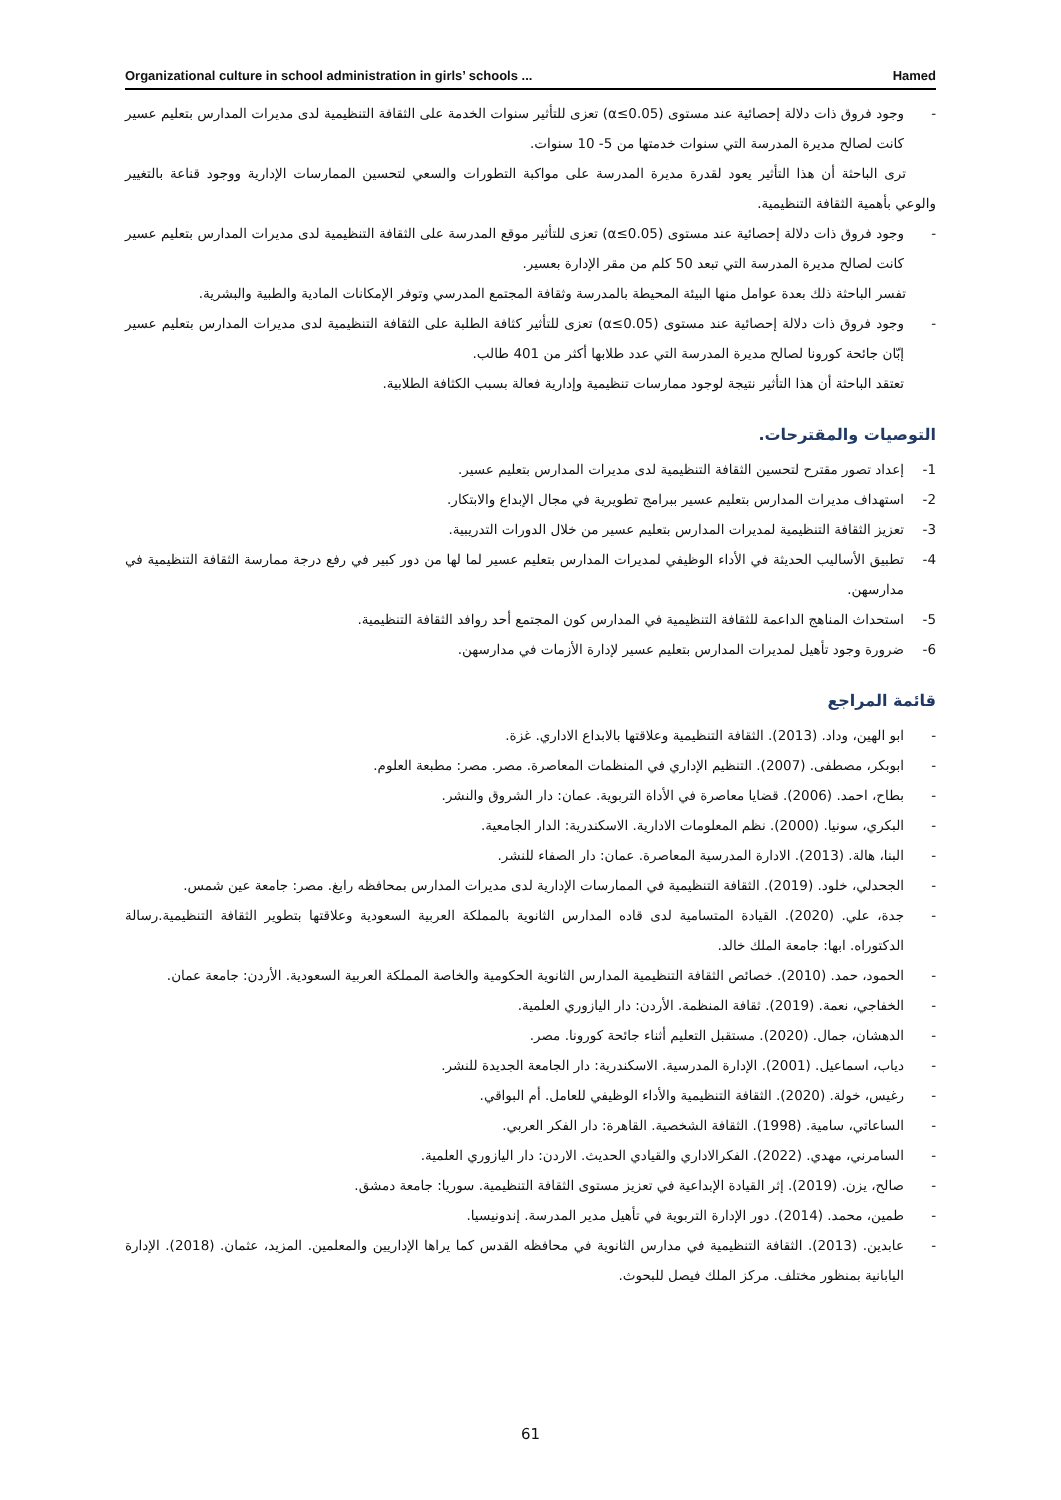Organizational culture in school administration in girls’ schools ... Hamed
- وجود فروق ذات دلالة إحصائية عند مستوى (α≤0.05) تعزى للتأثير سنوات الخدمة على الثقافة التنظيمية لدى مديرات المدارس بتعليم عسير كانت لصالح مديرة المدرسة التي سنوات خدمتها من 5- 10 سنوات.
ترى الباحثة أن هذا التأثير يعود لقدرة مديرة المدرسة على مواكبة التطورات والسعي لتحسين الممارسات الإدارية ووجود قناعة بالتغيير والوعي بأهمية الثقافة التنظيمية.
- وجود فروق ذات دلالة إحصائية عند مستوى (α≤0.05) تعزى للتأثير موقع المدرسة على الثقافة التنظيمية لدى مديرات المدارس بتعليم عسير كانت لصالح مديرة المدرسة التي تبعد 50 كلم من مقر الإدارة بعسير.
تفسر الباحثة ذلك بعدة عوامل منها البيئة المحيطة بالمدرسة وثقافة المجتمع المدرسي وتوفر الإمكانات المادية والطبية والبشرية.
- وجود فروق ذات دلالة إحصائية عند مستوى (α≤0.05) تعزى للتأثير كثافة الطلبة على الثقافة التنظيمية لدى مديرات المدارس بتعليم عسير إبّان جائحة كورونا لصالح مديرة المدرسة التي عدد طلابها أكثر من 401 طالب.
تعتقد الباحثة أن هذا التأثير نتيجة لوجود ممارسات تنظيمية وإدارية فعالة بسبب الكثافة الطلابية.
التوصيات والمقترحات.
1- إعداد تصور مقترح لتحسين الثقافة التنظيمية لدى مديرات المدارس بتعليم عسير.
2- استهداف مديرات المدارس بتعليم عسير ببرامج تطويرية في مجال الإبداع والابتكار.
3- تعزيز الثقافة التنظيمية لمديرات المدارس بتعليم عسير من خلال الدورات التدريبية.
4- تطبيق الأساليب الحديثة في الأداء الوظيفي لمديرات المدارس بتعليم عسير لما لها من دور كبير في رفع درجة ممارسة الثقافة التنظيمية في مدارسهن.
5- استحداث المناهج الداعمة للثقافة التنظيمية في المدارس كون المجتمع أحد روافد الثقافة التنظيمية.
6- ضرورة وجود تأهيل لمديرات المدارس بتعليم عسير لإدارة الأزمات في مدارسهن.
قائمة المراجع
- ابو الهين، وداد. (2013). الثقافة التنظيمية وعلاقتها بالابداع الاداري. غزة.
- ابوبكر، مصطفى. (2007). التنظيم الإداري في المنظمات المعاصرة. مصر. مصر: مطبعة العلوم.
- بطاح، احمد. (2006). قضايا معاصرة في الأداة التربوية. عمان: دار الشروق والنشر.
- البكري، سونيا. (2000). نظم المعلومات الادارية. الاسكندرية: الدار الجامعية.
- البنا، هالة. (2013). الادارة المدرسية المعاصرة. عمان: دار الصفاء للنشر.
- الجحدلي، خلود. (2019). الثقافة التنظيمية في الممارسات الإدارية لدى مديرات المدارس بمحافظه رابغ. مصر: جامعة عين شمس.
- جدة، علي. (2020). القيادة المتسامية لدى قاده المدارس الثانوية بالمملكة العربية السعودية وعلاقتها بتطوير الثقافة التنظيمية.رسالة الدكتوراه. ابها: جامعة الملك خالد.
- الحمود، حمد. (2010). خصائص الثقافة التنظيمية المدارس الثانوية الحكومية والخاصة المملكة العربية السعودية. الأردن: جامعة عمان.
- الخفاجي، نعمة. (2019). ثقافة المنظمة. الأردن: دار اليازوري العلمية.
- الدهشان، جمال. (2020). مستقبل التعليم أثناء جائحة كورونا. مصر.
- دياب، اسماعيل. (2001). الإدارة المدرسية. الاسكندرية: دار الجامعة الجديدة للنشر.
- رغيس، خولة. (2020). الثقافة التنظيمية والأداء الوظيفي للعامل. أم البواقي.
- الساعاتي، سامية. (1998). الثقافة الشخصية. القاهرة: دار الفكر العربي.
- السامرني، مهدي. (2022). الفكرالاداري والقيادي الحديث. الاردن: دار اليازوري العلمية.
- صالح، يزن. (2019). إثر القيادة الإبداعية في تعزيز مستوى الثقافة التنظيمية. سوريا: جامعة دمشق.
- طمين، محمد. (2014). دور الإدارة التربوية في تأهيل مدير المدرسة. إندونيسيا.
- عابدين. (2013). الثقافة التنظيمية في مدارس الثانوية في محافظه القدس كما يراها الإداريين والمعلمين. المزيد، عثمان. (2018). الإدارة اليابانية بمنظور مختلف. مركز الملك فيصل للبحوث.
61